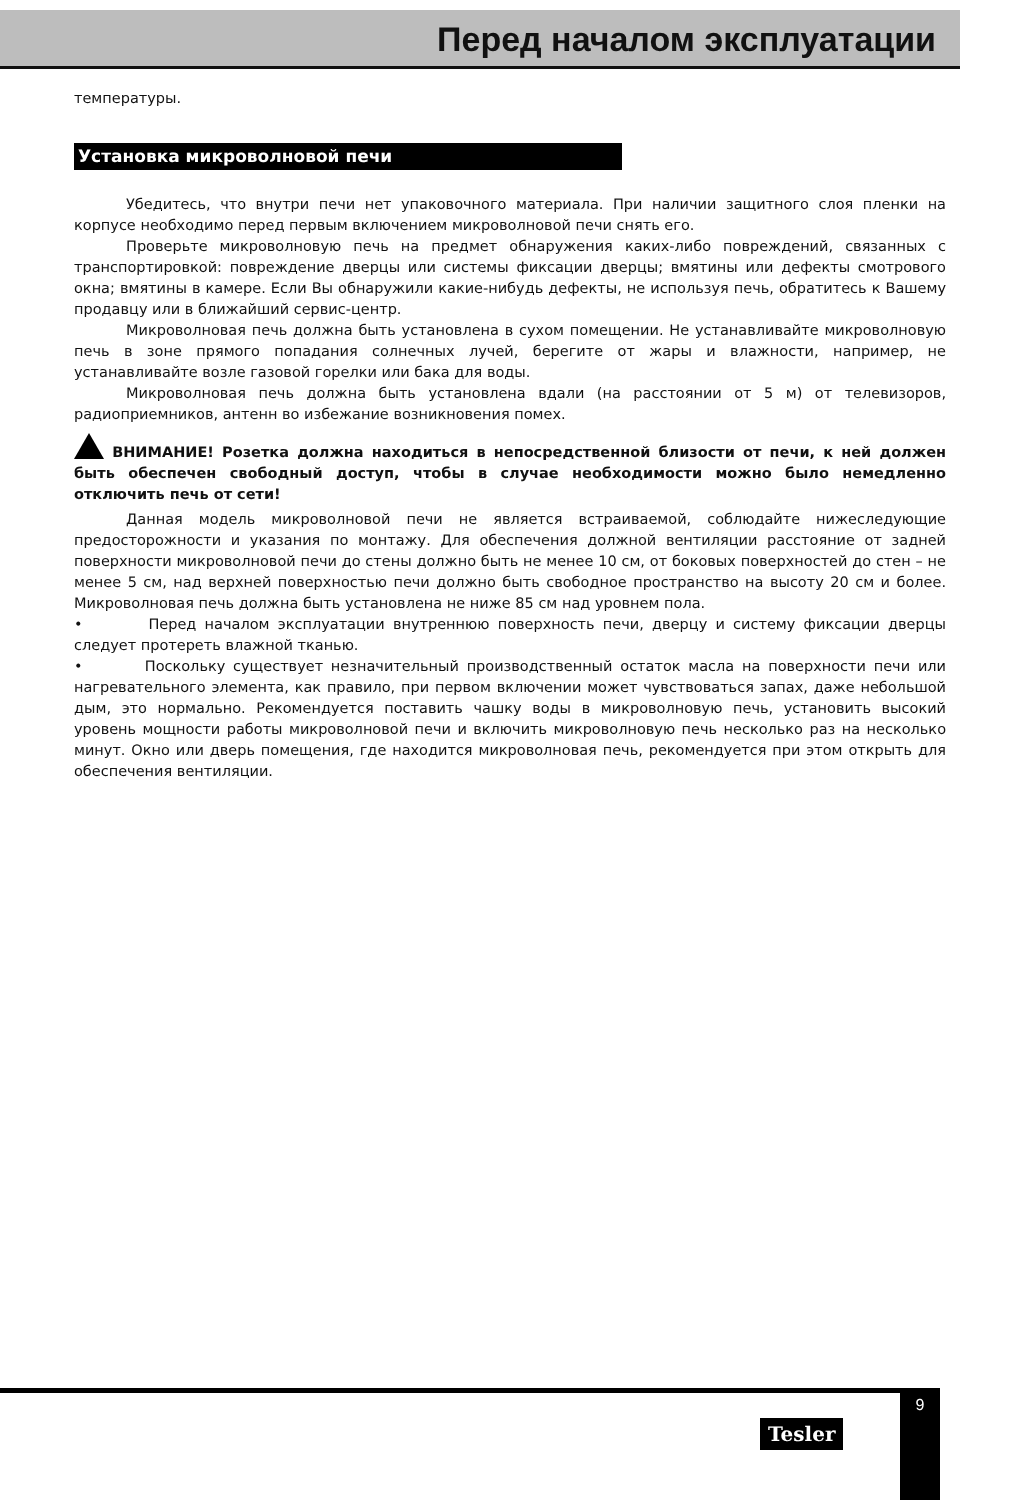Перед началом эксплуатации
температуры.
Установка микроволновой печи
Убедитесь, что внутри печи нет упаковочного материала. При наличии защитного слоя пленки на корпусе необходимо перед первым включением микроволновой печи снять его.
Проверьте микроволновую печь на предмет обнаружения каких-либо повреждений, связанных с транспортировкой: повреждение дверцы или системы фиксации дверцы; вмятины или дефекты смотрового окна; вмятины в камере. Если Вы обнаружили какие-нибудь дефекты, не используя печь, обратитесь к Вашему продавцу или в ближайший сервис-центр.
Микроволновая печь должна быть установлена в сухом помещении. Не устанавливайте микроволновую печь в зоне прямого попадания солнечных лучей, берегите от жары и влажности, например, не устанавливайте возле газовой горелки или бака для воды.
Микроволновая печь должна быть установлена вдали (на расстоянии от 5 м) от телевизоров, радиоприемников, антенн во избежание возникновения помех.
ВНИМАНИЕ! Розетка должна находиться в непосредственной близости от печи, к ней должен быть обеспечен свободный доступ, чтобы в случае необходимости можно было немедленно отключить печь от сети!
Данная модель микроволновой печи не является встраиваемой, соблюдайте нижеследующие предосторожности и указания по монтажу. Для обеспечения должной вентиляции расстояние от задней поверхности микроволновой печи до стены должно быть не менее 10 см, от боковых поверхностей до стен – не менее 5 см, над верхней поверхностью печи должно быть свободное пространство на высоту 20 см и более. Микроволновая печь должна быть установлена не ниже 85 см над уровнем пола.
• Перед началом эксплуатации внутреннюю поверхность печи, дверцу и систему фиксации дверцы следует протереть влажной тканью.
• Поскольку существует незначительный производственный остаток масла на поверхности печи или нагревательного элемента, как правило, при первом включении может чувствоваться запах, даже небольшой дым, это нормально. Рекомендуется поставить чашку воды в микроволновую печь, установить высокий уровень мощности работы микроволновой печи и включить микроволновую печь несколько раз на несколько минут. Окно или дверь помещения, где находится микроволновая печь, рекомендуется при этом открыть для обеспечения вентиляции.
Tesler
9